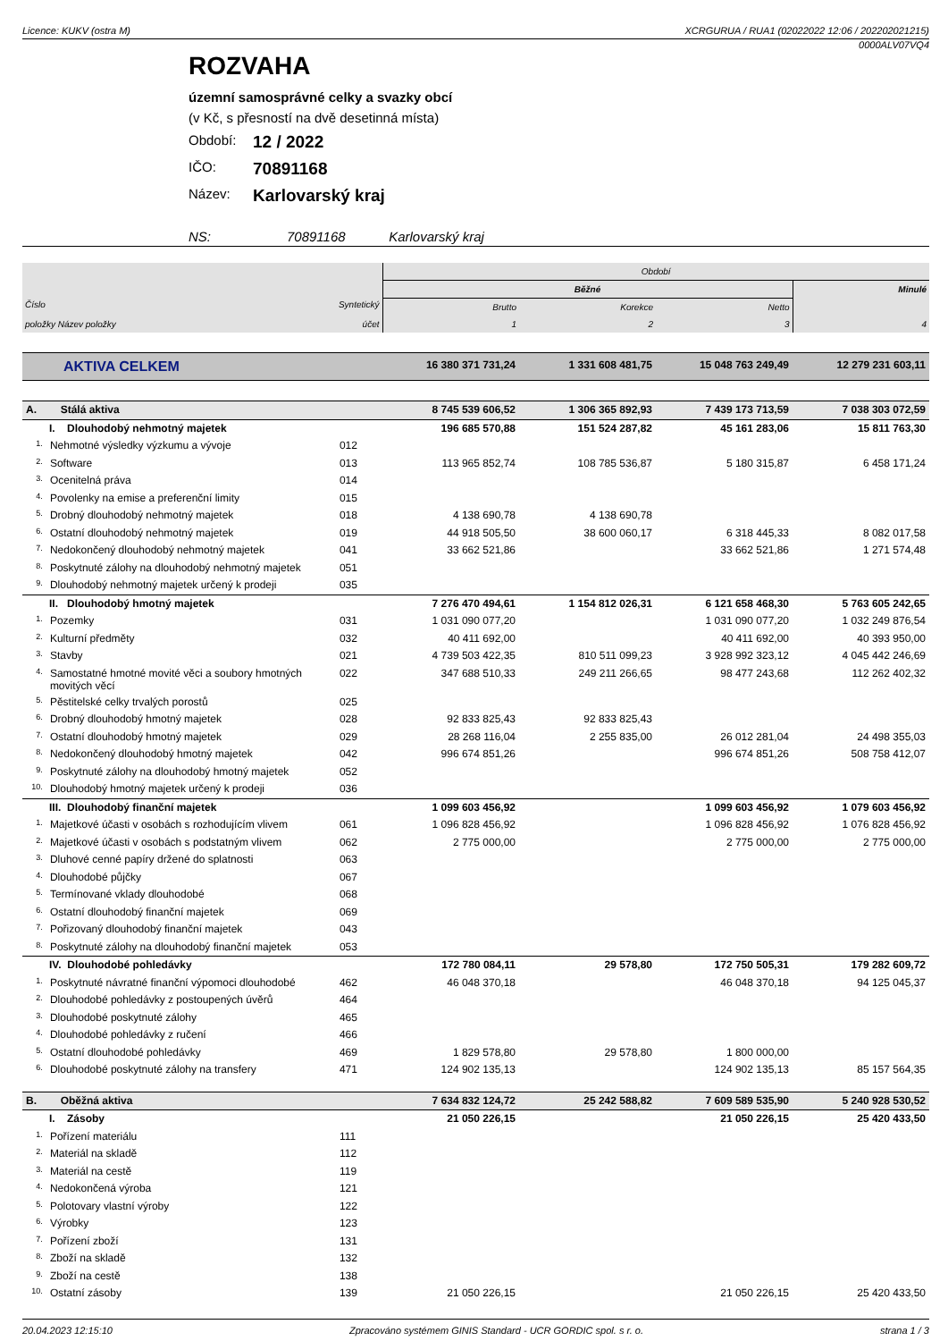Licence: KUKV (ostra M) XCRGURUA / RUA1 (02022022 12:06 / 202202021215)
0000ALV07VQ4
ROZVAHA
územní samosprávné celky a svazky obcí
(v Kč, s přesností na dvě desetinná místa)
Období: 12 / 2022
IČO: 70891168
Název: Karlovarský kraj
NS: 70891168 Karlovarský kraj
| Číslo položky Název položky | | Syntetický účet | Období | | | |
| --- | --- | --- | --- | --- | --- | --- |
| | | | Běžné | | | Minulé |
| | | | Brutto | Korekce | Netto | |
| | | | 1 | 2 | 3 | 4 |
| AKTIVA CELKEM | | | 16 380 371 731,24 | 1 331 608 481,75 | 15 048 763 249,49 | 12 279 231 603,11 |
| A. Stálá aktiva | | | 8 745 539 606,52 | 1 306 365 892,93 | 7 439 173 713,59 | 7 038 303 072,59 |
| I. Dlouhodobý nehmotný majetek | | | 196 685 570,88 | 151 524 287,82 | 45 161 283,06 | 15 811 763,30 |
| 1. | Nehmotné výsledky výzkumu a vývoje | 012 | | | | |
| 2. | Software | 013 | 113 965 852,74 | 108 785 536,87 | 5 180 315,87 | 6 458 171,24 |
| 3. | Ocenitelná práva | 014 | | | | |
| 4. | Povolenky na emise a preferenční limity | 015 | | | | |
| 5. | Drobný dlouhodobý nehmotný majetek | 018 | 4 138 690,78 | 4 138 690,78 | | |
| 6. | Ostatní dlouhodobý nehmotný majetek | 019 | 44 918 505,50 | 38 600 060,17 | 6 318 445,33 | 8 082 017,58 |
| 7. | Nedokončený dlouhodobý nehmotný majetek | 041 | 33 662 521,86 | | 33 662 521,86 | 1 271 574,48 |
| 8. | Poskytnuté zálohy na dlouhodobý nehmotný majetek | 051 | | | | |
| 9. | Dlouhodobý nehmotný majetek určený k prodeji | 035 | | | | |
| II. Dlouhodobý hmotný majetek | | | 7 276 470 494,61 | 1 154 812 026,31 | 6 121 658 468,30 | 5 763 605 242,65 |
| 1. | Pozemky | 031 | 1 031 090 077,20 | | 1 031 090 077,20 | 1 032 249 876,54 |
| 2. | Kulturní předměty | 032 | 40 411 692,00 | | 40 411 692,00 | 40 393 950,00 |
| 3. | Stavby | 021 | 4 739 503 422,35 | 810 511 099,23 | 3 928 992 323,12 | 4 045 442 246,69 |
| 4. | Samostatné hmotné movité věci a soubory hmotných movitých věcí | 022 | 347 688 510,33 | 249 211 266,65 | 98 477 243,68 | 112 262 402,32 |
| 5. | Pěstitelské celky trvalých porostů | 025 | | | | |
| 6. | Drobný dlouhodobý hmotný majetek | 028 | 92 833 825,43 | 92 833 825,43 | | |
| 7. | Ostatní dlouhodobý hmotný majetek | 029 | 28 268 116,04 | 2 255 835,00 | 26 012 281,04 | 24 498 355,03 |
| 8. | Nedokončený dlouhodobý hmotný majetek | 042 | 996 674 851,26 | | 996 674 851,26 | 508 758 412,07 |
| 9. | Poskytnuté zálohy na dlouhodobý hmotný majetek | 052 | | | | |
| 10. | Dlouhodobý hmotný majetek určený k prodeji | 036 | | | | |
| III. Dlouhodobý finanční majetek | | | 1 099 603 456,92 | | 1 099 603 456,92 | 1 079 603 456,92 |
| 1. | Majetkové účasti v osobách s rozhodujícím vlivem | 061 | 1 096 828 456,92 | | 1 096 828 456,92 | 1 076 828 456,92 |
| 2. | Majetkové účasti v osobách s podstatným vlivem | 062 | 2 775 000,00 | | 2 775 000,00 | 2 775 000,00 |
| 3. | Dluhové cenné papíry držené do splatnosti | 063 | | | | |
| 4. | Dlouhodobé půjčky | 067 | | | | |
| 5. | Termínované vklady dlouhodobé | 068 | | | | |
| 6. | Ostatní dlouhodobý finanční majetek | 069 | | | | |
| 7. | Pořizovaný dlouhodobý finanční majetek | 043 | | | | |
| 8. | Poskytnuté zálohy na dlouhodobý finanční majetek | 053 | | | | |
| IV. Dlouhodobé pohledávky | | | 172 780 084,11 | 29 578,80 | 172 750 505,31 | 179 282 609,72 |
| 1. | Poskytnuté návratné finanční výpomoci dlouhodobé | 462 | 46 048 370,18 | | 46 048 370,18 | 94 125 045,37 |
| 2. | Dlouhodobé pohledávky z postoupených úvěrů | 464 | | | | |
| 3. | Dlouhodobé poskytnuté zálohy | 465 | | | | |
| 4. | Dlouhodobé pohledávky z ručení | 466 | | | | |
| 5. | Ostatní dlouhodobé pohledávky | 469 | 1 829 578,80 | 29 578,80 | 1 800 000,00 | |
| 6. | Dlouhodobé poskytnuté zálohy na transfery | 471 | 124 902 135,13 | | 124 902 135,13 | 85 157 564,35 |
| B. Oběžná aktiva | | | 7 634 832 124,72 | 25 242 588,82 | 7 609 589 535,90 | 5 240 928 530,52 |
| I. Zásoby | | | 21 050 226,15 | | 21 050 226,15 | 25 420 433,50 |
| 1. | Pořízení materiálu | 111 | | | | |
| 2. | Materiál na skladě | 112 | | | | |
| 3. | Materiál na cestě | 119 | | | | |
| 4. | Nedokončená výroba | 121 | | | | |
| 5. | Polotovary vlastní výroby | 122 | | | | |
| 6. | Výrobky | 123 | | | | |
| 7. | Pořízení zboží | 131 | | | | |
| 8. | Zboží na skladě | 132 | | | | |
| 9. | Zboží na cestě | 138 | | | | |
| 10. | Ostatní zásoby | 139 | 21 050 226,15 | | 21 050 226,15 | 25 420 433,50 |
20.04.2023 12:15:10 Zpracováno systémem GINIS Standard - UCR GORDIC spol. s r. o. strana 1 / 3